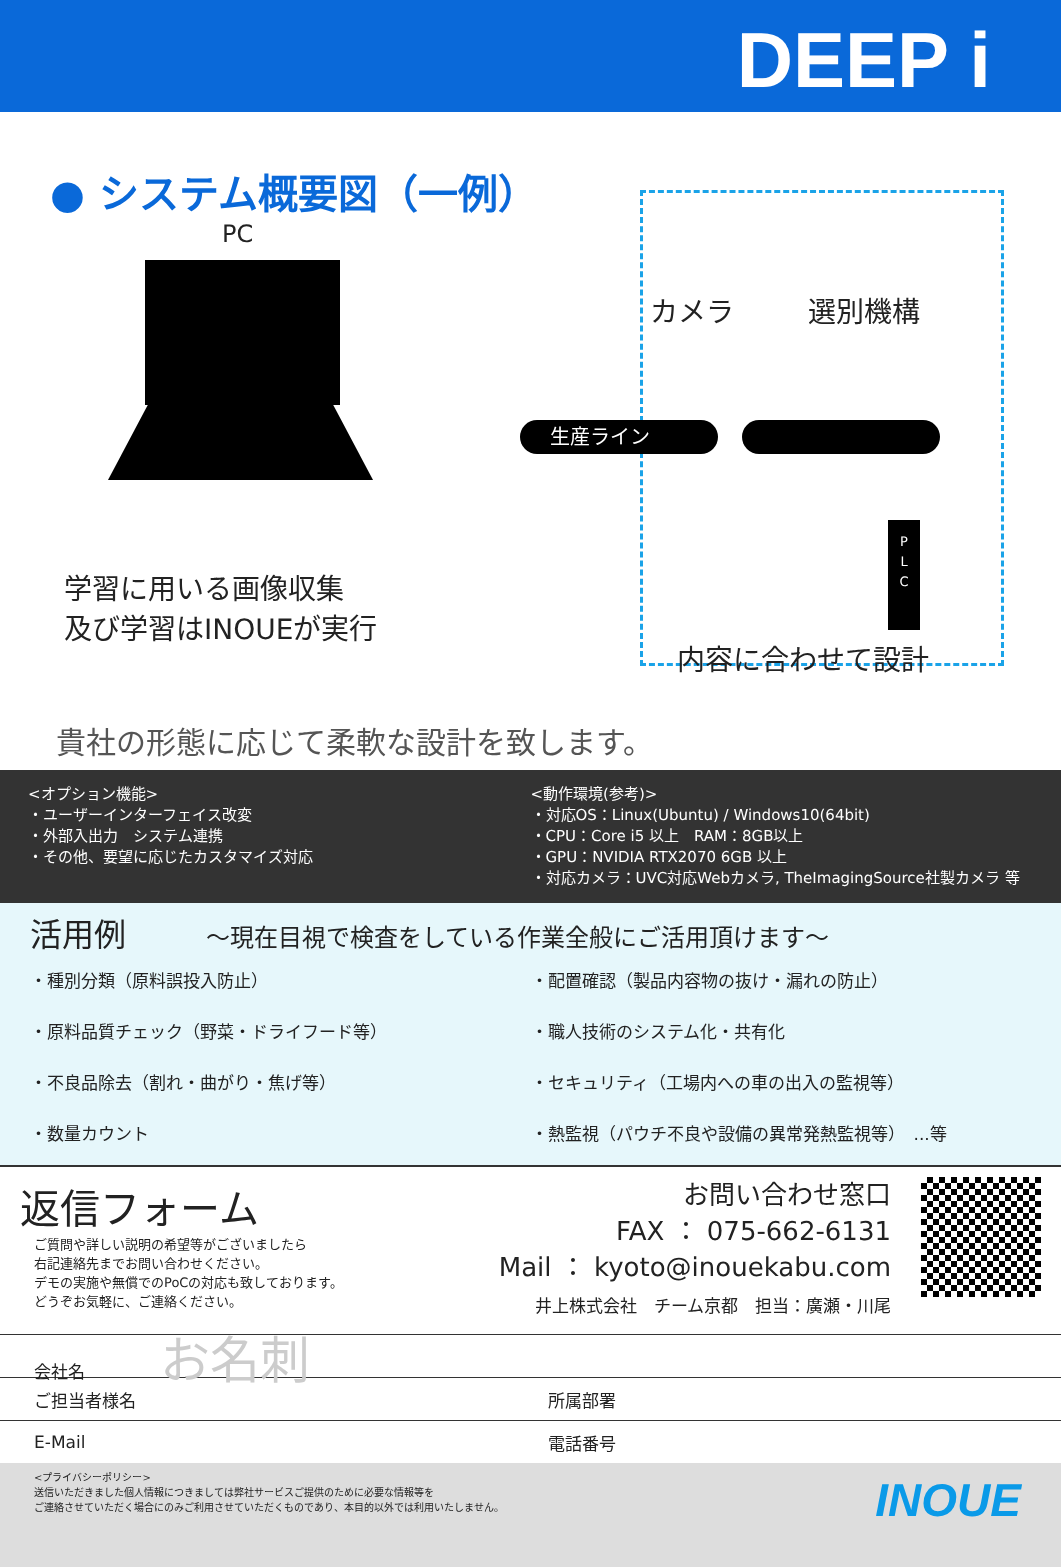DEEP i
● システム概要図（一例）
PC
カメラ 選別機構
生産ライン
P
L
C
学習に用いる画像収集
及び学習はINOUEが実行
内容に合わせて設計
貴社の形態に応じて柔軟な設計を致します。
<オプション機能>
・ユーザーインターフェイス改変
・外部入出力　システム連携
・その他、要望に応じたカスタマイズ対応
<動作環境(参考)>
・対応OS：Linux(Ubuntu) / Windows10(64bit)
・CPU：Core i5 以上　RAM：8GB以上
・GPU：NVIDIA RTX2070 6GB 以上
・対応カメラ：UVC対応Webカメラ, TheImagingSource社製カメラ 等
活用例 ～現在目視で検査をしている作業全般にご活用頂けます～
・種別分類（原料誤投入防止）
・配置確認（製品内容物の抜け・漏れの防止）
・原料品質チェック（野菜・ドライフード等）
・職人技術のシステム化・共有化
・不良品除去（割れ・曲がり・焦げ等）
・セキュリティ（工場内への車の出入の監視等）
・数量カウント
・熱監視（パウチ不良や設備の異常発熱監視等）　...等
返信フォーム
ご質問や詳しい説明の希望等がございましたら
右記連絡先までお問い合わせください。
デモの実施や無償でのPoCの対応も致しております。
どうぞお気軽に、ご連絡ください。
お問い合わせ窓口
FAX ： 075-662-6131
Mail ： kyoto@inouekabu.com
井上株式会社　チーム京都　担当：廣瀬・川尾
会社名 お名刺
ご担当者様名 所属部署
E-Mail 電話番号
<プライバシーポリシー>
送信いただきました個人情報につきましては弊社サービスご提供のために必要な情報等を
ご連絡させていただく場合にのみご利用させていただくものであり、本目的以外では利用いたしません。
INOUE